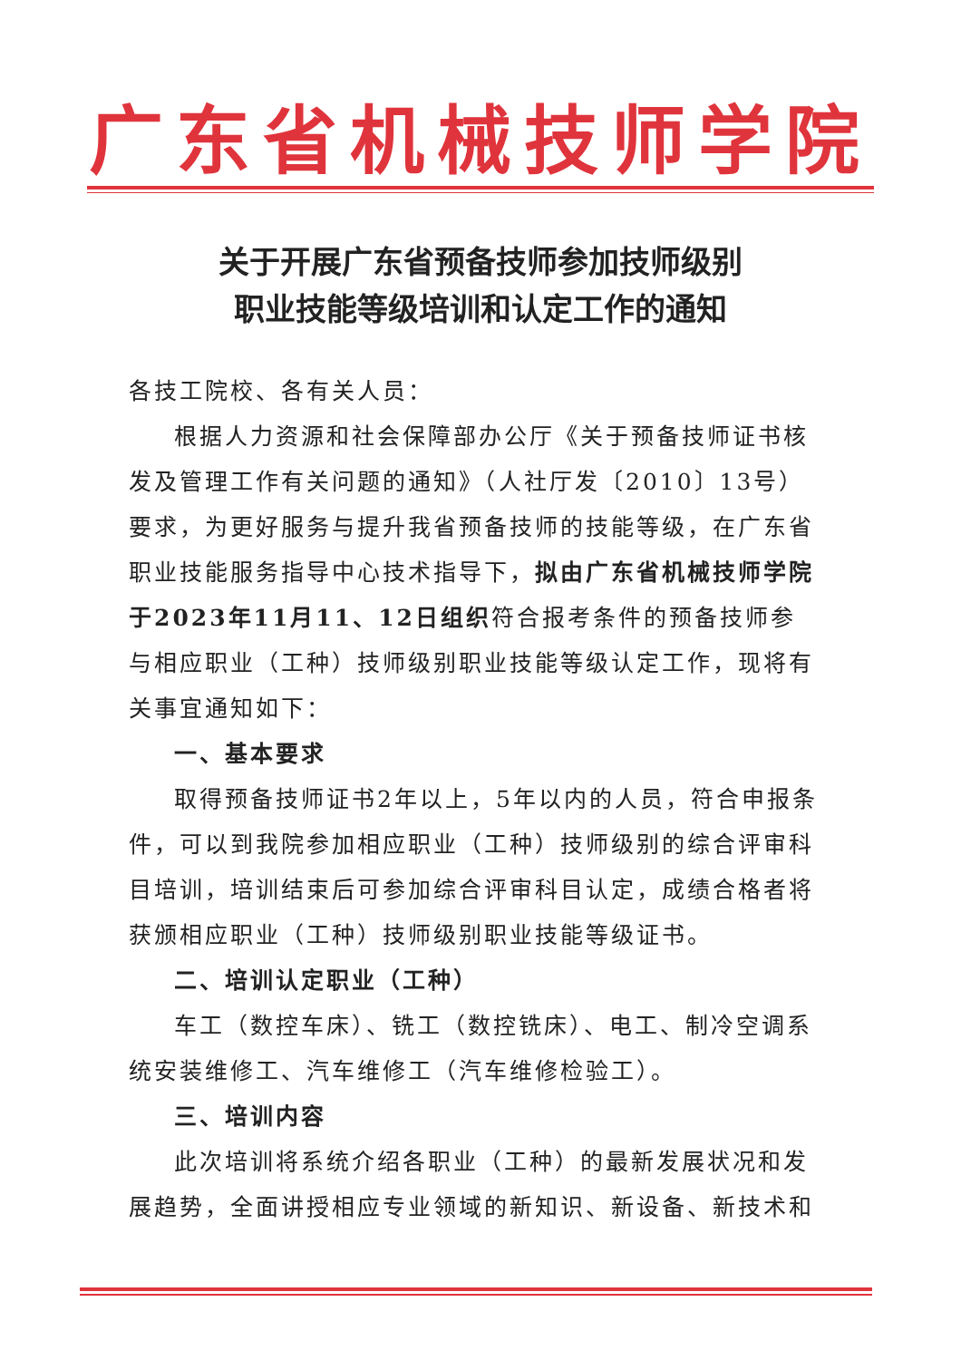广东省机械技师学院
关于开展广东省预备技师参加技师级别
职业技能等级培训和认定工作的通知
各技工院校、各有关人员：
根据人力资源和社会保障部办公厅《关于预备技师证书核发及管理工作有关问题的通知》（人社厅发〔2010〕13号）要求，为更好服务与提升我省预备技师的技能等级，在广东省职业技能服务指导中心技术指导下，拟由广东省机械技师学院于2023年11月11、12日组织符合报考条件的预备技师参与相应职业（工种）技师级别职业技能等级认定工作，现将有关事宜通知如下：
一、基本要求
取得预备技师证书2年以上，5年以内的人员，符合申报条件，可以到我院参加相应职业（工种）技师级别的综合评审科目培训，培训结束后可参加综合评审科目认定，成绩合格者将获颁相应职业（工种）技师级别职业技能等级证书。
二、培训认定职业（工种）
车工（数控车床）、铣工（数控铣床）、电工、制冷空调系统安装维修工、汽车维修工（汽车维修检验工）。
三、培训内容
此次培训将系统介绍各职业（工种）的最新发展状况和发展趋势，全面讲授相应专业领域的新知识、新设备、新技术和